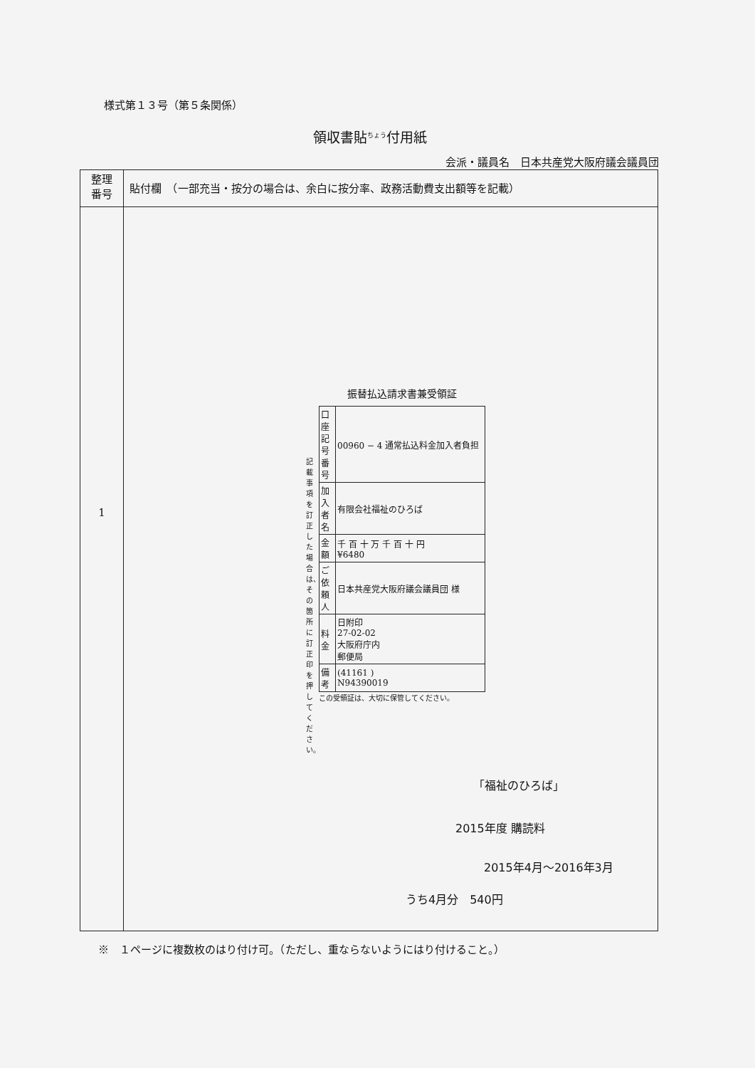様式第１３号（第５条関係）
領収書貼<sup>ちょう</sup>付用紙
会派・議員名　日本共産党大阪府議会議員団
| 整理 番号 | 貼付欄 （一部充当・按分の場合は、余白に按分率、政務活動費支出額等を記載） |
| --- | --- |
| 1 | |
振替払込請求書兼受領証
| 口座記号番号 | 00960 − 4 通常払込料金加入者負担 |
| 加入者名 | 有限会社福祉のひろば |
| 金額 | 千 百 十 万 千 百 十 円 ¥6480 |
| ご依頼人 | 日本共産党大阪府議会議員団 様 |
| 料金 | 日附印 27-02-02 大阪府庁内 郵便局 |
| 備考 | (41161 ) N94390019 |
この受領証は、大切に保管してください。
記載事項を訂正した場合は、その箇所に訂正印を押してください。
「福祉のひろば」
2015年度 購読料
2015年4月〜2016年3月
うち4月分　540円
※　１ページに複数枚のはり付け可。（ただし、重ならないようにはり付けること。）